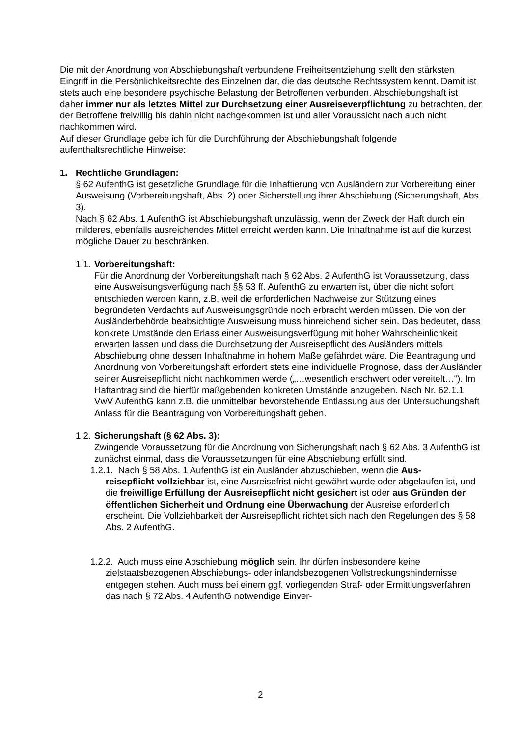Die mit der Anordnung von Abschiebungshaft verbundene Freiheitsentziehung stellt den stärksten Eingriff in die Persönlichkeitsrechte des Einzelnen dar, die das deutsche Rechtssystem kennt. Damit ist stets auch eine besondere psychische Belastung der Betroffenen verbunden. Abschiebungshaft ist daher immer nur als letztes Mittel zur Durchsetzung einer Ausreiseverpflichtung zu betrachten, der der Betroffene freiwillig bis dahin nicht nachgekommen ist und aller Voraussicht nach auch nicht nachkommen wird.
Auf dieser Grundlage gebe ich für die Durchführung der Abschiebungshaft folgende aufenthaltsrechtliche Hinweise:
1. Rechtliche Grundlagen:
§ 62 AufenthG ist gesetzliche Grundlage für die Inhaftierung von Ausländern zur Vorbereitung einer Ausweisung (Vorbereitungshaft, Abs. 2) oder Sicherstellung ihrer Abschiebung (Sicherungshaft, Abs. 3).
Nach § 62 Abs. 1 AufenthG ist Abschiebungshaft unzulässig, wenn der Zweck der Haft durch ein milderes, ebenfalls ausreichendes Mittel erreicht werden kann. Die Inhaftnahme ist auf die kürzest mögliche Dauer zu beschränken.
1.1. Vorbereitungshaft:
Für die Anordnung der Vorbereitungshaft nach § 62 Abs. 2 AufenthG ist Voraussetzung, dass eine Ausweisungsverfügung nach §§ 53 ff. AufenthG zu erwarten ist, über die nicht sofort entschieden werden kann, z.B. weil die erforderlichen Nachweise zur Stützung eines begründeten Verdachts auf Ausweisungsgründe noch erbracht werden müssen. Die von der Ausländerbehörde beabsichtigte Ausweisung muss hinreichend sicher sein. Das bedeutet, dass konkrete Umstände den Erlass einer Ausweisungsverfügung mit hoher Wahrscheinlichkeit erwarten lassen und dass die Durchsetzung der Ausreisepflicht des Ausländers mittels Abschiebung ohne dessen Inhaftnahme in hohem Maße gefährdet wäre. Die Beantragung und Anordnung von Vorbereitungshaft erfordert stets eine individuelle Prognose, dass der Ausländer seiner Ausreisepflicht nicht nachkommen werde („…wesentlich erschwert oder vereitelt…“). Im Haftantrag sind die hierfür maßgebenden konkreten Umstände anzugeben. Nach Nr. 62.1.1 VwV AufenthG kann z.B. die unmittelbar bevorstehende Entlassung aus der Untersuchungshaft Anlass für die Beantragung von Vorbereitungshaft geben.
1.2. Sicherungshaft (§ 62 Abs. 3):
Zwingende Voraussetzung für die Anordnung von Sicherungshaft nach § 62 Abs. 3 AufenthG ist zunächst einmal, dass die Voraussetzungen für eine Abschiebung erfüllt sind.
1.2.1. Nach § 58 Abs. 1 AufenthG ist ein Ausländer abzuschieben, wenn die Aus-
reisepflicht vollziehbar ist, eine Ausreisefrist nicht gewährt wurde oder abgelaufen ist, und die freiwillige Erfüllung der Ausreisepflicht nicht gesichert ist oder aus Gründen der öffentlichen Sicherheit und Ordnung eine Überwachung der Ausreise erforderlich erscheint. Die Vollziehbarkeit der Ausreisepflicht richtet sich nach den Regelungen des § 58 Abs. 2 AufenthG.
1.2.2. Auch muss eine Abschiebung möglich sein. Ihr dürfen insbesondere keine
zielstaatsbezogenen Abschiebungs- oder inlandsbezogenen Vollstreckungshindernisse entgegen stehen. Auch muss bei einem ggf. vorliegenden Straf- oder Ermittlungsverfahren das nach § 72 Abs. 4 AufenthG notwendige Einver-
2